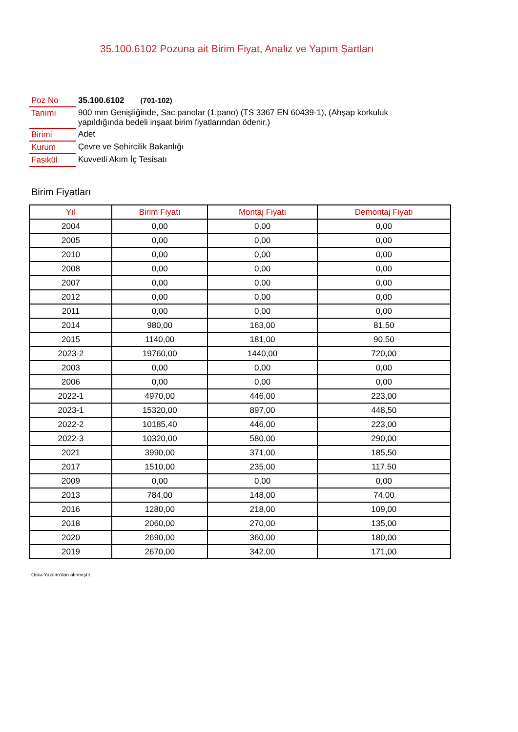35.100.6102 Pozuna ait Birim Fiyat, Analiz ve Yapım Şartları
| Poz No | 35.100.6102 (701-102) |
| Tanımı | 900 mm Genişliğinde, Sac panolar (1.pano) (TS 3367 EN 60439-1), (Ahşap korkuluk yapıldığında bedeli inşaat birim fiyatlarından ödenir.) |
| Birimi | Adet |
| Kurum | Çevre ve Şehircilik Bakanlığı |
| Fasikül | Kuvvetli Akım İç Tesisatı |
Birim Fiyatları
| Yıl | Birim Fiyatı | Montaj Fiyatı | Demontaj Fiyatı |
| --- | --- | --- | --- |
| 2004 | 0,00 | 0,00 | 0,00 |
| 2005 | 0,00 | 0,00 | 0,00 |
| 2010 | 0,00 | 0,00 | 0,00 |
| 2008 | 0,00 | 0,00 | 0,00 |
| 2007 | 0,00 | 0,00 | 0,00 |
| 2012 | 0,00 | 0,00 | 0,00 |
| 2011 | 0,00 | 0,00 | 0,00 |
| 2014 | 980,00 | 163,00 | 81,50 |
| 2015 | 1140,00 | 181,00 | 90,50 |
| 2023-2 | 19760,00 | 1440,00 | 720,00 |
| 2003 | 0,00 | 0,00 | 0,00 |
| 2006 | 0,00 | 0,00 | 0,00 |
| 2022-1 | 4970,00 | 446,00 | 223,00 |
| 2023-1 | 15320,00 | 897,00 | 448,50 |
| 2022-2 | 10185,40 | 446,00 | 223,00 |
| 2022-3 | 10320,00 | 580,00 | 290,00 |
| 2021 | 3990,00 | 371,00 | 185,50 |
| 2017 | 1510,00 | 235,00 | 117,50 |
| 2009 | 0,00 | 0,00 | 0,00 |
| 2013 | 784,00 | 148,00 | 74,00 |
| 2016 | 1280,00 | 218,00 | 109,00 |
| 2018 | 2060,00 | 270,00 | 135,00 |
| 2020 | 2690,00 | 360,00 | 180,00 |
| 2019 | 2670,00 | 342,00 | 171,00 |
Oska Yazılım'dan alınmıştır.